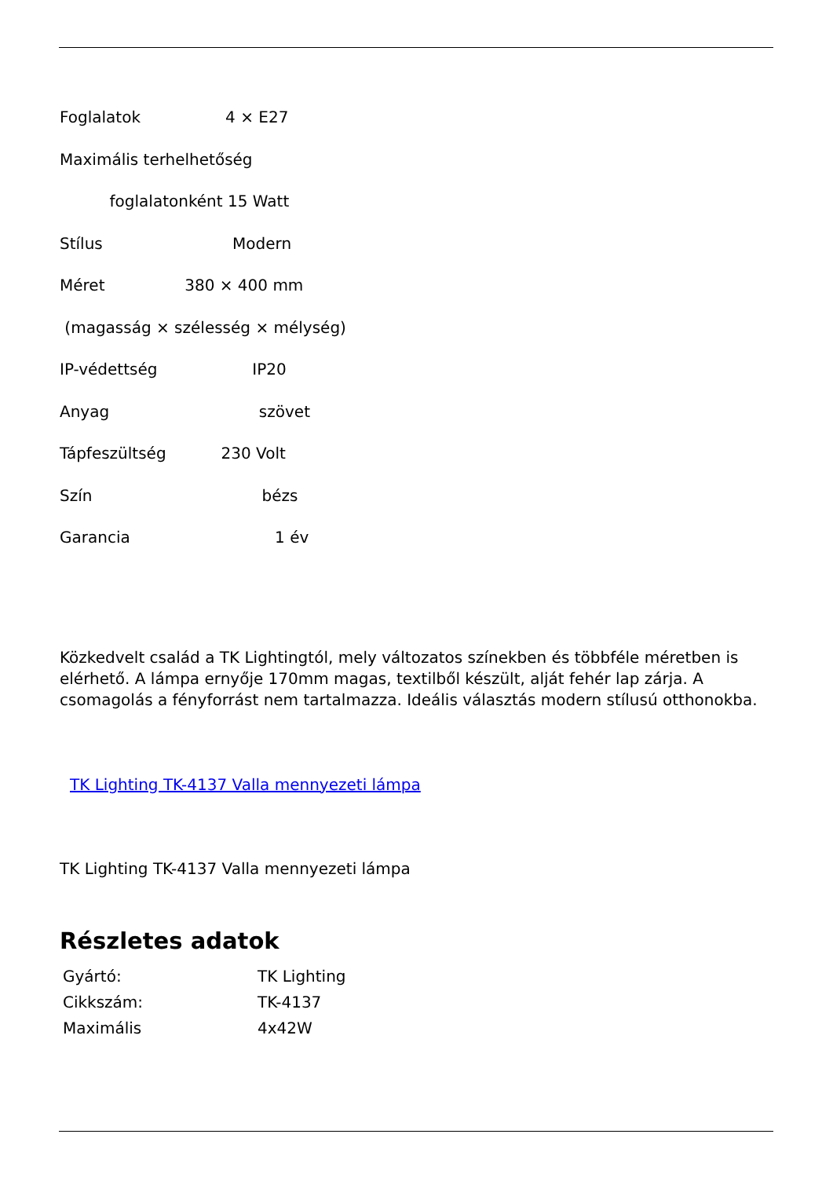Foglalatok 4 × E27
Maximális terhelhetőség
foglalatonként 15 Watt
Stílus Modern
Méret 380 × 400 mm
(magasság × szélesség × mélység)
IP-védettség IP20
Anyag szövet
Tápfeszültség 230 Volt
Szín bézs
Garancia 1 év
Közkedvelt család a TK Lightingtól, mely változatos színekben és többféle méretben is elérhető. A lámpa ernyője 170mm magas, textilből készült, alját fehér lap zárja. A csomagolás a fényforrást nem tartalmazza. Ideális választás modern stílusú otthonokba.
TK Lighting TK-4137 Valla mennyezeti lámpa
TK Lighting TK-4137 Valla mennyezeti lámpa
Részletes adatok
| Gyártó: | TK Lighting |
| Cikkszám: | TK-4137 |
| Maximális | 4x42W |